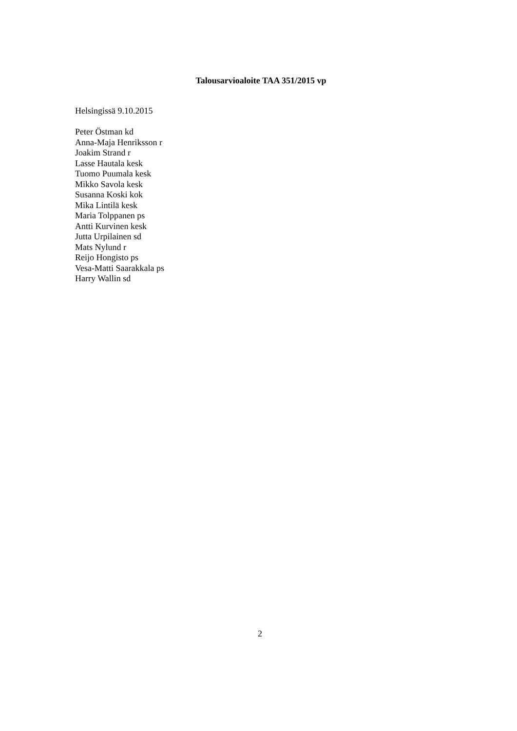Talousarvioaloite TAA 351/2015 vp
Helsingissä 9.10.2015
Peter Östman kd
Anna-Maja Henriksson r
Joakim Strand r
Lasse Hautala kesk
Tuomo Puumala kesk
Mikko Savola kesk
Susanna Koski kok
Mika Lintilä kesk
Maria Tolppanen ps
Antti Kurvinen kesk
Jutta Urpilainen sd
Mats Nylund r
Reijo Hongisto ps
Vesa-Matti Saarakkala ps
Harry Wallin sd
2